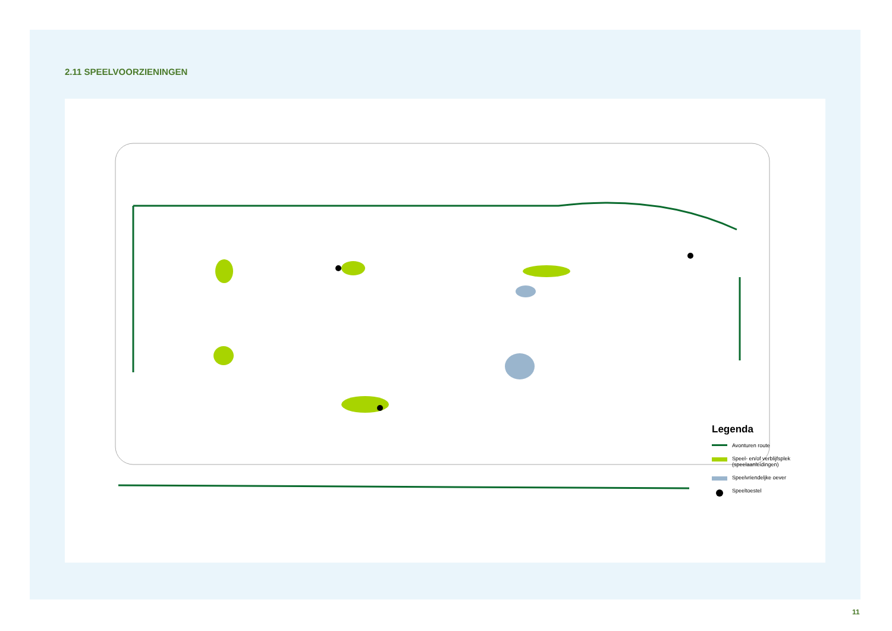2.11 SPEELVOORZIENINGEN
Legenda
Avonturen route
Speel- en/of verblijfsplek
(speelaanleidingen)
Speelvriendeljke oever
Speeltoestel
11